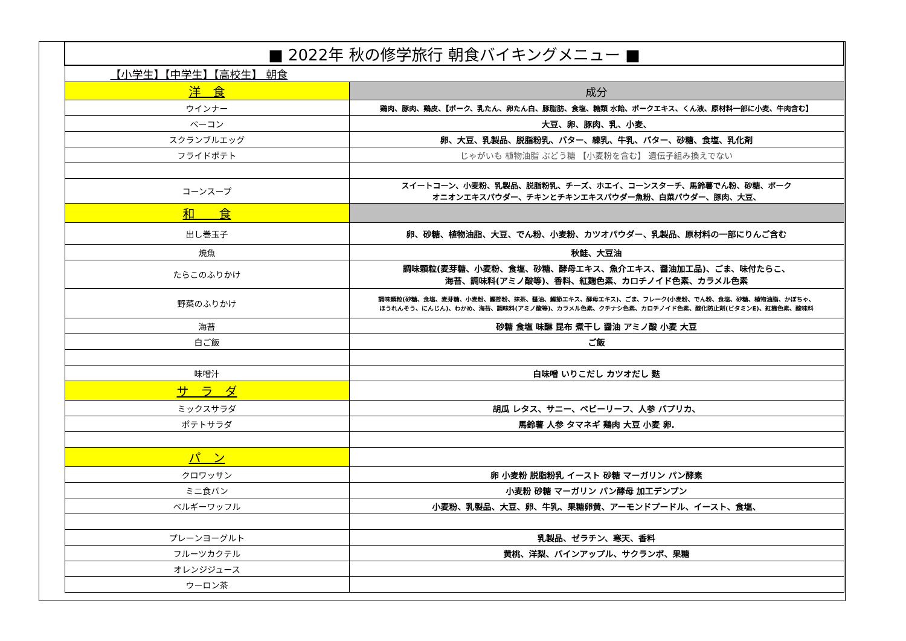| ■ 2022年 秋の修学旅行 朝食バイキングメニュー ■ | |
| --- | --- |
| 【小学生】【中学生】【高校生】 朝食 | |
| 洋 食 | 成分 |
| ウインナー | 鶏肉、豚肉、鶏皮、【ポーク、乳たん、卵たん白、豚脂肪、食塩、糖類 水飴、ポークエキス、くん液、原材料一部に小麦、牛肉含む】 |
| ベーコン | 大豆、卵、豚肉、乳、小麦、 |
| スクランブルエッグ | 卵、大豆、乳製品、脱脂粉乳、バター、練乳、牛乳、バター、砂糖、食塩、乳化剤 |
| フライドポテト | じゃがいも 植物油脂 ぶどう糖 【小麦粉を含む】 遺伝子組み換えでない |
| コーンスープ | スイートコーン、小麦粉、乳製品、脱脂粉乳、チーズ、ホエイ、コーンスターチ、馬鈴薯でん粉、砂糖、ポーク オニオンエキスパウダー、チキンとチキンエキスパウダー魚粉、白菜パウダー、豚肉、大豆、 |
| 和 食 | |
| 出し巻玉子 | 卵、砂糖、植物油脂、大豆、でん粉、小麦粉、カツオパウダー、乳製品、原材料の一部にりんご含む |
| 焼魚 | 秋鮭、大豆油 |
| たらこのふりかけ | 調味顆粒(麦芽糖、小麦粉、食塩、砂糖、酵母エキス、魚介エキス、醤油加工品)、ごま、味付たらこ、 海苔、調味料(アミノ酸等)、香料、紅麹色素、カロチノイド色素、カラメル色素 |
| 野菜のふりかけ | 調味顆粒(砂糖、食塩、麦芽糖、小麦粉、鰹節粉、抹茶、醤油、鰹節エキス、酵母エキス)、ごま、フレーク(小麦粉、でん粉、食塩、砂糖、植物油脂、かぼちゃ、 ほうれんそう、にんじん)、わかめ、海苔、調味料(アミノ酸等)、カラメル色素、クチナシ色素、カロチノイド色素、酸化防止剤(ビタミンE)、紅麹色素、酸味料 |
| 海苔 | 砂糖 食塩 味醂 昆布 煮干し 醤油 アミノ酸 小麦 大豆 |
| 白ご飯 | ご飯 |
| 味噌汁 | 白味噌 いりこだし カツオだし 麩 |
| サ ラ ダ | |
| ミックスサラダ | 胡瓜 レタス、サニー、ベビーリーフ、人参 パプリカ、 |
| ポテトサラダ | 馬鈴薯 人参 タマネギ 鶏肉 大豆 小麦 卵. |
| パ ン | |
| クロワッサン | 卵 小麦粉 脱脂粉乳 イースト 砂糖 マーガリン パン酵素 |
| ミニ食パン | 小麦粉 砂糖 マーガリン パン酵母 加工デンプン |
| ベルギーワッフル | 小麦粉、乳製品、大豆、卵、牛乳、果糖卵黄、アーモンドプードル、イースト、食塩、 |
| プレーンヨーグルト | 乳製品、ゼラチン、寒天、香料 |
| フルーツカクテル | 黄桃、洋梨、パインアップル、サクランボ、果糖 |
| オレンジジュース | |
| ウーロン茶 | |